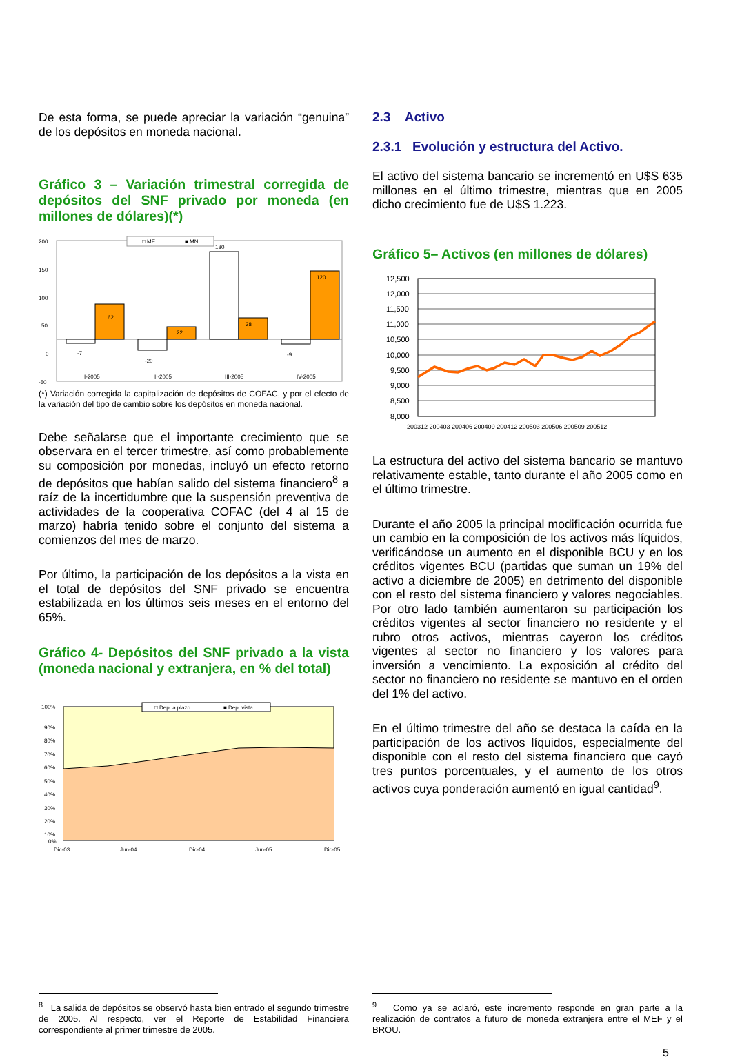De esta forma, se puede apreciar la variación “genuina” de los depósitos en moneda nacional.
Gráfico 3 – Variación trimestral corregida de depósitos del SNF privado por moneda (en millones de dólares)(*)
200
150
100
50
0
-50
62
-7
22
-20
180
38
-9
120
I-2005
II-2005
III-2005
IV-2005
□ ME
■ MN
(*) Variación corregida la capitalización de depósitos de COFAC, y por el efecto de la variación del tipo de cambio sobre los depósitos en moneda nacional.
Debe señalarse que el importante crecimiento que se observara en el tercer trimestre, así como probablemente su composición por monedas, incluyó un efecto retorno de depósitos que habían salido del sistema financiero<sup>8</sup> a raíz de la incertidumbre que la suspensión preventiva de actividades de la cooperativa COFAC (del 4 al 15 de marzo) habría tenido sobre el conjunto del sistema a comienzos del mes de marzo.
Por último, la participación de los depósitos a la vista en el total de depósitos del SNF privado se encuentra estabilizada en los últimos seis meses en el entorno del 65%.
Gráfico 4- Depósitos del SNF privado a la vista (moneda nacional y extranjera, en % del total)
100%
90%
80%
70%
60%
50%
40%
30%
20%
10%
0%
Dic-03
Jun-04
Dic-04
Jun-05
Dic-05
□ Dep. a plazo
■ Dep. vista
2.3 Activo
2.3.1 Evolución y estructura del Activo.
El activo del sistema bancario se incrementó en U$S 635 millones en el último trimestre, mientras que en 2005 dicho crecimiento fue de U$S 1.223.
Gráfico 5– Activos (en millones de dólares)
12,500
12,000
11,500
11,000
10,500
10,000
9,500
9,000
8,500
8,000
200312 200403 200406 200409 200412 200503 200506 200509 200512
La estructura del activo del sistema bancario se mantuvo relativamente estable, tanto durante el año 2005 como en el último trimestre.
Durante el año 2005 la principal modificación ocurrida fue un cambio en la composición de los activos más líquidos, verificándose un aumento en el disponible BCU y en los créditos vigentes BCU (partidas que suman un 19% del activo a diciembre de 2005) en detrimento del disponible con el resto del sistema financiero y valores negociables. Por otro lado también aumentaron su participación los créditos vigentes al sector financiero no residente y el rubro otros activos, mientras cayeron los créditos vigentes al sector no financiero y los valores para inversión a vencimiento. La exposición al crédito del sector no financiero no residente se mantuvo en el orden del 1% del activo.
En el último trimestre del año se destaca la caída en la participación de los activos líquidos, especialmente del disponible con el resto del sistema financiero que cayó tres puntos porcentuales, y el aumento de los otros activos cuya ponderación aumentó en igual cantidad<sup>9</sup>.
<sup>8</sup> La salida de depósitos se observó hasta bien entrado el segundo trimestre de 2005. Al respecto, ver el Reporte de Estabilidad Financiera correspondiente al primer trimestre de 2005.
<sup>9</sup> Como ya se aclaró, este incremento responde en gran parte a la realización de contratos a futuro de moneda extranjera entre el MEF y el BROU.
5